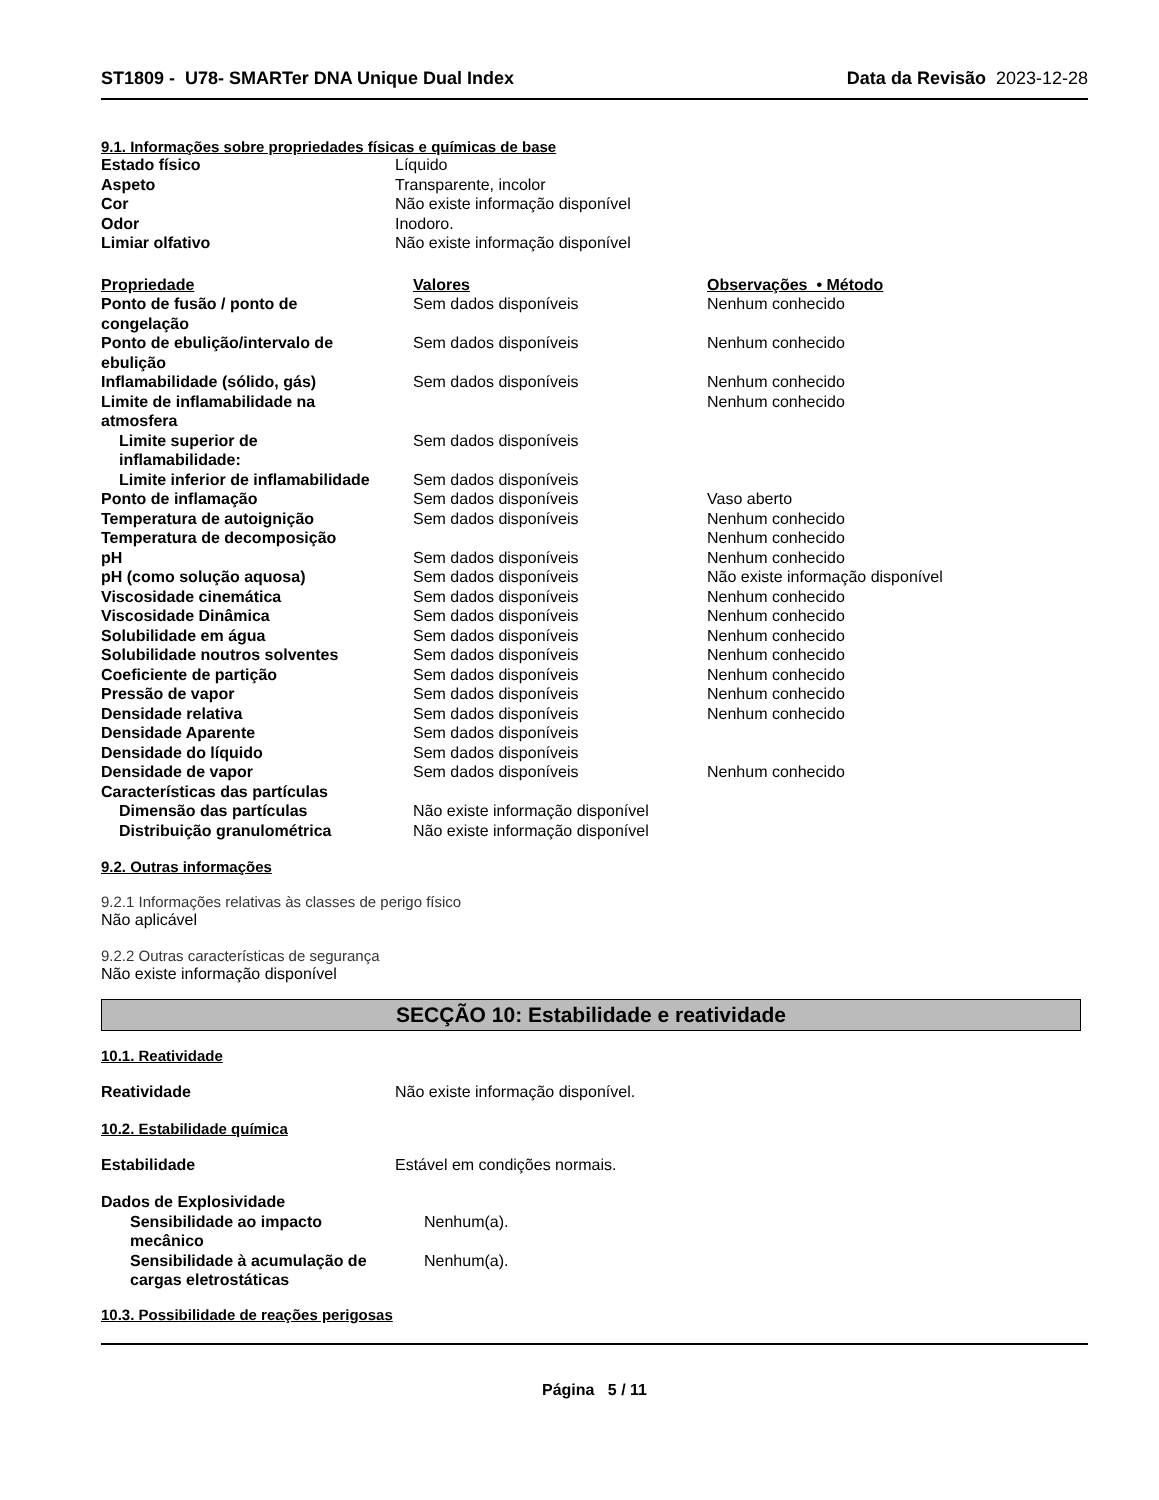ST1809 - U78- SMARTer DNA Unique Dual Index
Data da Revisão 2023-12-28
9.1. Informações sobre propriedades físicas e químicas de base
| Estado físico | Líquido |
| Aspeto | Transparente, incolor |
| Cor | Não existe informação disponível |
| Odor | Inodoro. |
| Limiar olfativo | Não existe informação disponível |
| Propriedade | Valores | Observações • Método |
| --- | --- | --- |
| Ponto de fusão / ponto de congelação | Sem dados disponíveis | Nenhum conhecido |
| Ponto de ebulição/intervalo de ebulição | Sem dados disponíveis | Nenhum conhecido |
| Inflamabilidade (sólido, gás) | Sem dados disponíveis | Nenhum conhecido |
| Limite de inflamabilidade na atmosfera | | Nenhum conhecido |
| Limite superior de inflamabilidade: | Sem dados disponíveis | |
| Limite inferior de inflamabilidade | Sem dados disponíveis | |
| Ponto de inflamação | Sem dados disponíveis | Vaso aberto |
| Temperatura de autoignição | Sem dados disponíveis | Nenhum conhecido |
| Temperatura de decomposição | | Nenhum conhecido |
| pH | Sem dados disponíveis | Nenhum conhecido |
| pH (como solução aquosa) | Sem dados disponíveis | Não existe informação disponível |
| Viscosidade cinemática | Sem dados disponíveis | Nenhum conhecido |
| Viscosidade Dinâmica | Sem dados disponíveis | Nenhum conhecido |
| Solubilidade em água | Sem dados disponíveis | Nenhum conhecido |
| Solubilidade noutros solventes | Sem dados disponíveis | Nenhum conhecido |
| Coeficiente de partição | Sem dados disponíveis | Nenhum conhecido |
| Pressão de vapor | Sem dados disponíveis | Nenhum conhecido |
| Densidade relativa | Sem dados disponíveis | Nenhum conhecido |
| Densidade Aparente | Sem dados disponíveis | |
| Densidade do líquido | Sem dados disponíveis | |
| Densidade de vapor | Sem dados disponíveis | Nenhum conhecido |
| Características das partículas | | |
| Dimensão das partículas | Não existe informação disponível | |
| Distribuição granulométrica | Não existe informação disponível | |
9.2. Outras informações
9.2.1 Informações relativas às classes de perigo físico
Não aplicável
9.2.2 Outras características de segurança
Não existe informação disponível
SECÇÃO 10: Estabilidade e reatividade
10.1. Reatividade
| Reatividade | Não existe informação disponível. |
10.2. Estabilidade química
| Estabilidade | Estável em condições normais. |
| Dados de Explosividade | |
| Sensibilidade ao impacto mecânico | Nenhum(a). |
| Sensibilidade à acumulação de cargas eletrostáticas | Nenhum(a). |
10.3. Possibilidade de reações perigosas
Página 5 / 11